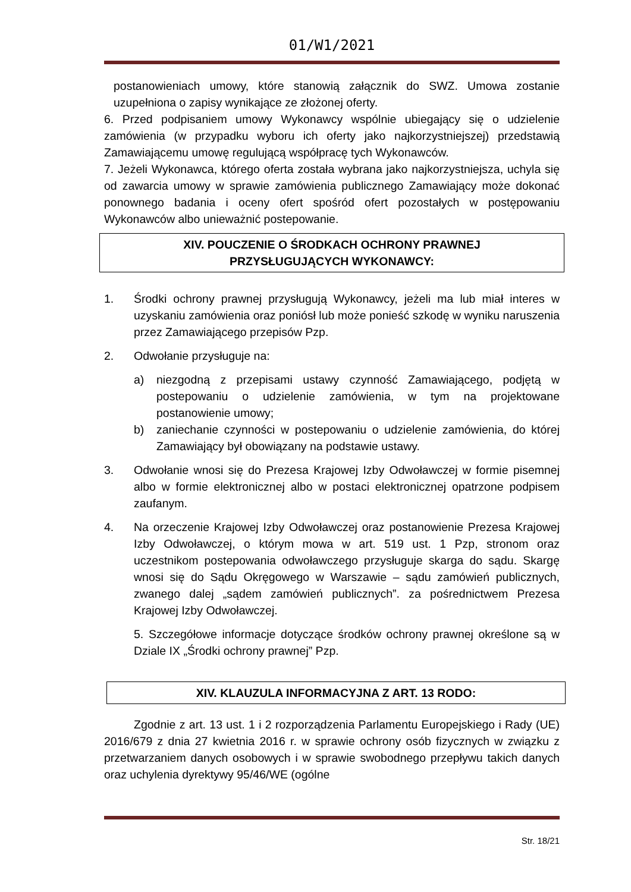01/W1/2021
postanowieniach umowy, które stanowią załącznik do SWZ. Umowa zostanie uzupełniona o zapisy wynikające ze złożonej oferty.
6. Przed podpisaniem umowy Wykonawcy wspólnie ubiegający się o udzielenie zamówienia (w przypadku wyboru ich oferty jako najkorzystniejszej) przedstawią Zamawiającemu umowę regulującą współpracę tych Wykonawców.
7. Jeżeli Wykonawca, którego oferta została wybrana jako najkorzystniejsza, uchyla się od zawarcia umowy w sprawie zamówienia publicznego Zamawiający może dokonać ponownego badania i oceny ofert spośród ofert pozostałych w postępowaniu Wykonawców albo unieważnić postepowanie.
XIV. POUCZENIE O ŚRODKACH OCHRONY PRAWNEJ
PRZYSŁUGUJĄCYCH WYKONAWCY:
1. Środki ochrony prawnej przysługują Wykonawcy, jeżeli ma lub miał interes w uzyskaniu zamówienia oraz poniósł lub może ponieść szkodę w wyniku naruszenia przez Zamawiającego przepisów Pzp.
2. Odwołanie przysługuje na:
a) niezgodną z przepisami ustawy czynność Zamawiającego, podjętą w postepowaniu o udzielenie zamówienia, w tym na projektowane postanowienie umowy;
b) zaniechanie czynności w postepowaniu o udzielenie zamówienia, do której Zamawiający był obowiązany na podstawie ustawy.
3. Odwołanie wnosi się do Prezesa Krajowej Izby Odwoławczej w formie pisemnej albo w formie elektronicznej albo w postaci elektronicznej opatrzone podpisem zaufanym.
4. Na orzeczenie Krajowej Izby Odwoławczej oraz postanowienie Prezesa Krajowej Izby Odwoławczej, o którym mowa w art. 519 ust. 1 Pzp, stronom oraz uczestnikom postepowania odwoławczego przysługuje skarga do sądu. Skargę wnosi się do Sądu Okręgowego w Warszawie – sądu zamówień publicznych, zwanego dalej „sądem zamówień publicznych”. za pośrednictwem Prezesa Krajowej Izby Odwoławczej.
5. Szczegółowe informacje dotyczące środków ochrony prawnej określone są w Dziale IX „Środki ochrony prawnej” Pzp.
XIV. KLAUZULA INFORMACYJNA Z ART. 13 RODO:
Zgodnie z art. 13 ust. 1 i 2 rozporządzenia Parlamentu Europejskiego i Rady (UE) 2016/679 z dnia 27 kwietnia 2016 r. w sprawie ochrony osób fizycznych w związku z przetwarzaniem danych osobowych i w sprawie swobodnego przepływu takich danych oraz uchylenia dyrektywy 95/46/WE (ogólne
Str. 18/21